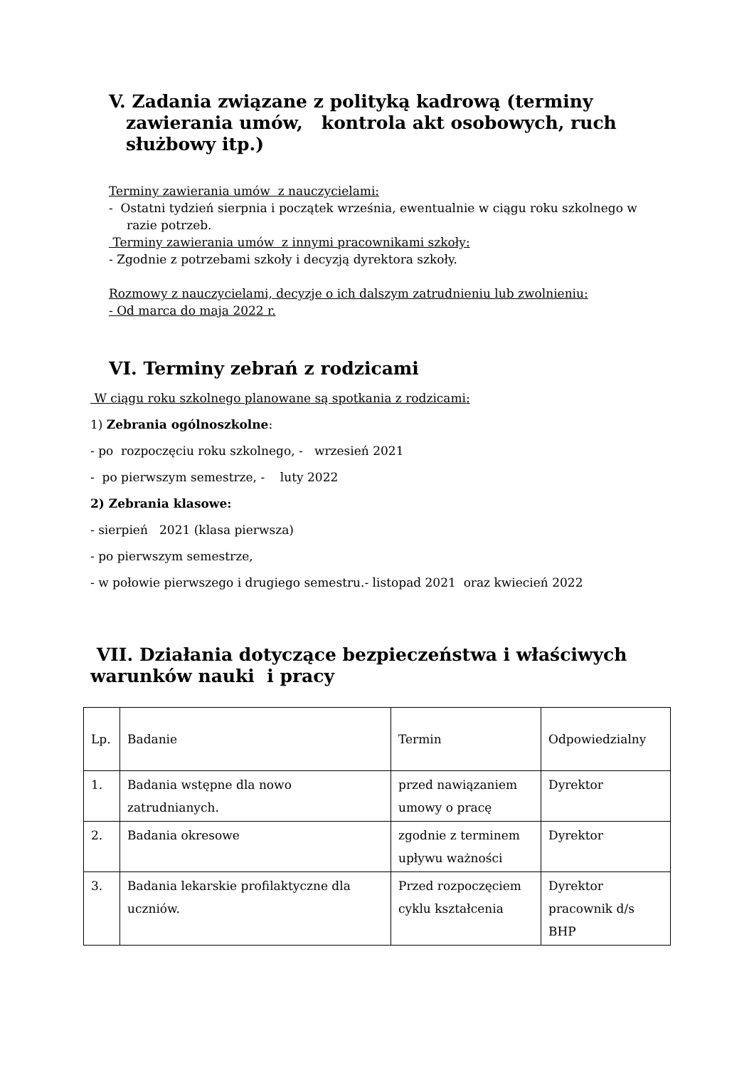V. Zadania związane z polityką kadrową (terminy zawierania umów, kontrola akt osobowych, ruch służbowy itp.)
Terminy zawierania umów z nauczycielami:
- Ostatni tydzień sierpnia i początek września, ewentualnie w ciągu roku szkolnego w razie potrzeb.
Terminy zawierania umów z innymi pracownikami szkoły:
- Zgodnie z potrzebami szkoły i decyzją dyrektora szkoły.
Rozmowy z nauczycielami, decyzje o ich dalszym zatrudnieniu lub zwolnieniu:
- Od marca do maja 2022 r.
VI. Terminy zebrań z rodzicami
W ciągu roku szkolnego planowane są spotkania z rodzicami:
1) Zebrania ogólnoszkolne:
- po rozpoczęciu roku szkolnego, - wrzesień 2021
- po pierwszym semestrze, - luty 2022
2) Zebrania klasowe:
- sierpień 2021 (klasa pierwsza)
- po pierwszym semestrze,
- w połowie pierwszego i drugiego semestru.- listopad 2021 oraz kwiecień 2022
VII. Działania dotyczące bezpieczeństwa i właściwych warunków nauki i pracy
| Lp. | Badanie | Termin | Odpowiedzialny |
| 1. | Badania wstępne dla nowo zatrudnianych. | przed nawiązaniem umowy o pracę | Dyrektor |
| 2. | Badania okresowe | zgodnie z terminem upływu ważności | Dyrektor |
| 3. | Badania lekarskie profilaktyczne dla uczniów. | Przed rozpoczęciem cyklu kształcenia | Dyrektor pracownik d/s BHP |